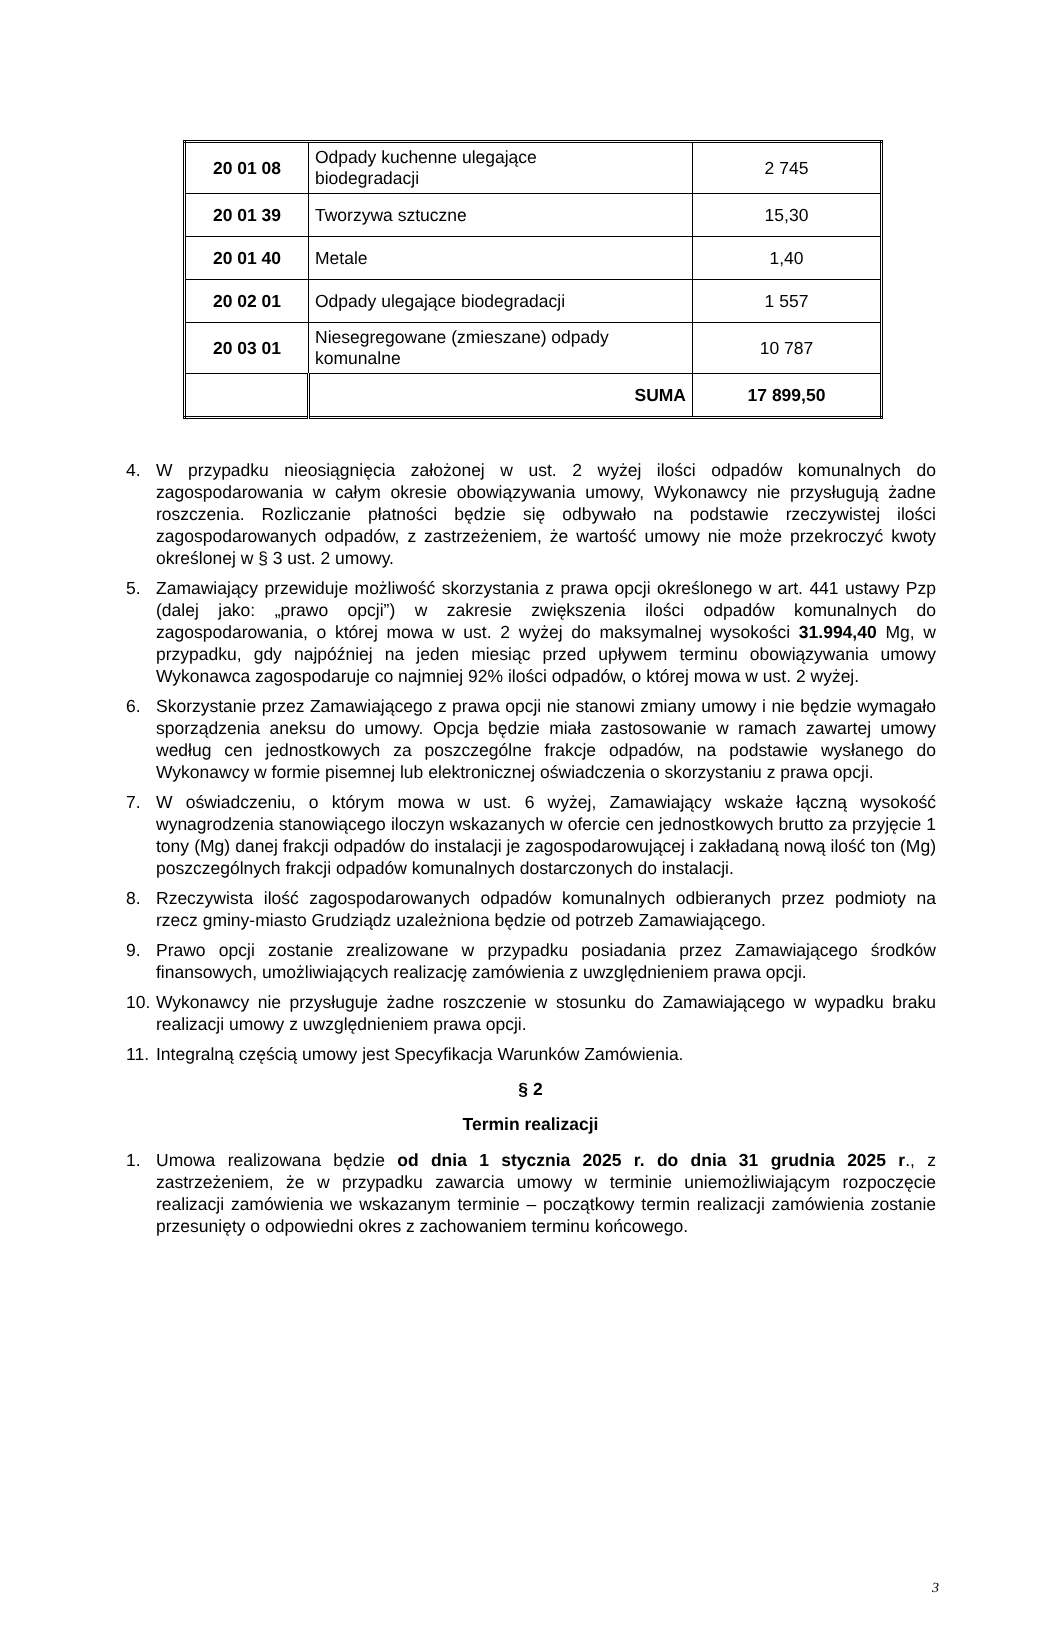| 20 01 08 | Odpady kuchenne ulegające biodegradacji | 2 745 |
| 20 01 39 | Tworzywa sztuczne | 15,30 |
| 20 01 40 | Metale | 1,40 |
| 20 02 01 | Odpady ulegające biodegradacji | 1 557 |
| 20 03 01 | Niesegregowane (zmieszane) odpady komunalne | 10 787 |
| | SUMA | 17 899,50 |
4. W przypadku nieosiągnięcia założonej w ust. 2 wyżej ilości odpadów komunalnych do zagospodarowania w całym okresie obowiązywania umowy, Wykonawcy nie przysługują żadne roszczenia. Rozliczanie płatności będzie się odbywało na podstawie rzeczywistej ilości zagospodarowanych odpadów, z zastrzeżeniem, że wartość umowy nie może przekroczyć kwoty określonej w § 3 ust. 2 umowy.
5. Zamawiający przewiduje możliwość skorzystania z prawa opcji określonego w art. 441 ustawy Pzp (dalej jako: „prawo opcji”) w zakresie zwiększenia ilości odpadów komunalnych do zagospodarowania, o której mowa w ust. 2 wyżej do maksymalnej wysokości 31.994,40 Mg, w przypadku, gdy najpóźniej na jeden miesiąc przed upływem terminu obowiązywania umowy Wykonawca zagospodaruje co najmniej 92% ilości odpadów, o której mowa w ust. 2 wyżej.
6. Skorzystanie przez Zamawiającego z prawa opcji nie stanowi zmiany umowy i nie będzie wymagało sporządzenia aneksu do umowy. Opcja będzie miała zastosowanie w ramach zawartej umowy według cen jednostkowych za poszczególne frakcje odpadów, na podstawie wysłanego do Wykonawcy w formie pisemnej lub elektronicznej oświadczenia o skorzystaniu z prawa opcji.
7. W oświadczeniu, o którym mowa w ust. 6 wyżej, Zamawiający wskaże łączną wysokość wynagrodzenia stanowiącego iloczyn wskazanych w ofercie cen jednostkowych brutto za przyjęcie 1 tony (Mg) danej frakcji odpadów do instalacji je zagospodarowującej i zakładaną nową ilość ton (Mg) poszczególnych frakcji odpadów komunalnych dostarczonych do instalacji.
8. Rzeczywista ilość zagospodarowanych odpadów komunalnych odbieranych przez podmioty na rzecz gminy-miasto Grudziądz uzależniona będzie od potrzeb Zamawiającego.
9. Prawo opcji zostanie zrealizowane w przypadku posiadania przez Zamawiającego środków finansowych, umożliwiających realizację zamówienia z uwzględnieniem prawa opcji.
10. Wykonawcy nie przysługuje żadne roszczenie w stosunku do Zamawiającego w wypadku braku realizacji umowy z uwzględnieniem prawa opcji.
11. Integralną częścią umowy jest Specyfikacja Warunków Zamówienia.
§ 2
Termin realizacji
1. Umowa realizowana będzie od dnia 1 stycznia 2025 r. do dnia 31 grudnia 2025 r., z zastrzeżeniem, że w przypadku zawarcia umowy w terminie uniemożliwiającym rozpoczęcie realizacji zamówienia we wskazanym terminie – początkowy termin realizacji zamówienia zostanie przesunięty o odpowiedni okres z zachowaniem terminu końcowego.
3